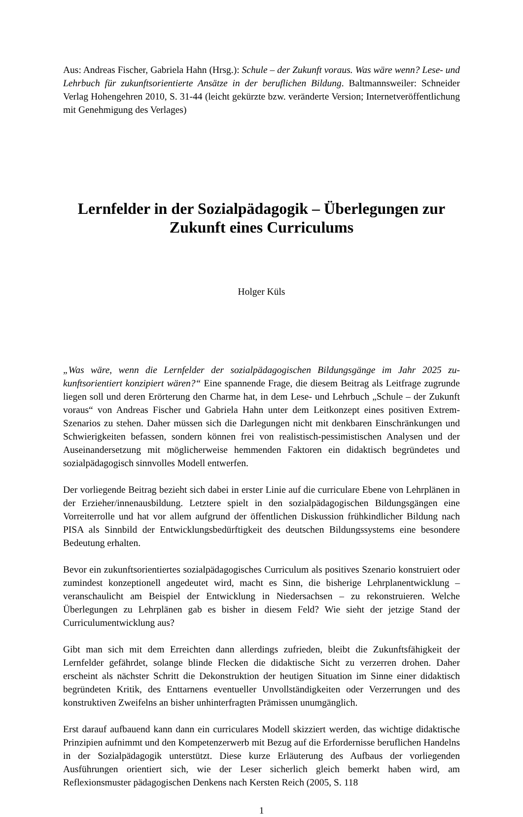Aus: Andreas Fischer, Gabriela Hahn (Hrsg.): Schule – der Zukunft voraus. Was wäre wenn? Lese- und Lehrbuch für zukunftsorientierte Ansätze in der beruflichen Bildung. Baltmanns­weiler: Schneider Verlag Hohengehren 2010, S. 31-44 (leicht gekürzte bzw. veränderte Ver­sion; Internetveröffentlichung mit Genehmigung des Verlages)
Lernfelder in der Sozialpädagogik – Überlegungen zur Zukunft eines Curriculums
Holger Küls
„Was wäre, wenn die Lernfelder der sozialpädagogischen Bildungsgänge im Jahr 2025 zu­kunftsorientiert konzipiert wären?“ Eine spannende Frage, die diesem Beitrag als Leitfrage zugrunde liegen soll und deren Erörterung den Charme hat, in dem Lese- und Lehrbuch „Schule – der Zukunft voraus“ von Andreas Fischer und Gabriela Hahn unter dem Leitkon­zept eines positiven Extrem-Szenarios zu stehen. Daher müssen sich die Darlegungen nicht mit denkbaren Einschränkungen und Schwierigkeiten befassen, sondern können frei von rea­listisch-pessimistischen Analysen und der Auseinandersetzung mit möglicherweise hemmen­den Faktoren ein didaktisch begründetes und sozialpädagogisch sinnvolles Modell entwerfen.
Der vorliegende Beitrag bezieht sich dabei in erster Linie auf die curriculare Ebene von Lehr­plänen in der Erzieher/innenausbildung. Letztere spielt in den sozialpädagogischen Bildungs­gängen eine Vorreiterrolle und hat vor allem aufgrund der öffentlichen Diskussion frühkindli­cher Bildung nach PISA als Sinnbild der Entwicklungsbedürftigkeit des deutschen Bildungs­systems eine besondere Bedeutung erhalten.
Bevor ein zukunftsorientiertes sozialpädagogisches Curriculum als positives Szenario kon­struiert oder zumindest konzeptionell angedeutet wird, macht es Sinn, die bisherige Lehrplan­entwicklung – veranschaulicht am Beispiel der Entwicklung in Niedersachsen – zu rekonstru­ieren. Welche Überlegungen zu Lehrplänen gab es bisher in diesem Feld? Wie sieht der jetzi­ge Stand der Curriculumentwicklung aus?
Gibt man sich mit dem Erreichten dann allerdings zufrieden, bleibt die Zukunftsfähigkeit der Lernfelder gefährdet, solange blinde Flecken die didaktische Sicht zu verzerren drohen. Daher erscheint als nächster Schritt die Dekonstruktion der heutigen Situation im Sinne einer didak­tisch begründeten Kritik, des Enttarnens eventueller Unvollständigkeiten oder Verzerrungen und des konstruktiven Zweifelns an bisher unhinterfragten Prämissen unumgänglich.
Erst darauf aufbauend kann dann ein curriculares Modell skizziert werden, das wichtige di­daktische Prinzipien aufnimmt und den Kompetenzerwerb mit Bezug auf die Erfordernisse beruflichen Handelns in der Sozialpädagogik unterstützt. Diese kurze Erläuterung des Auf­baus der vorliegenden Ausführungen orientiert sich, wie der Leser sicherlich gleich bemerkt haben wird, am Reflexionsmuster pädagogischen Denkens nach Kersten Reich (2005, S. 118
1